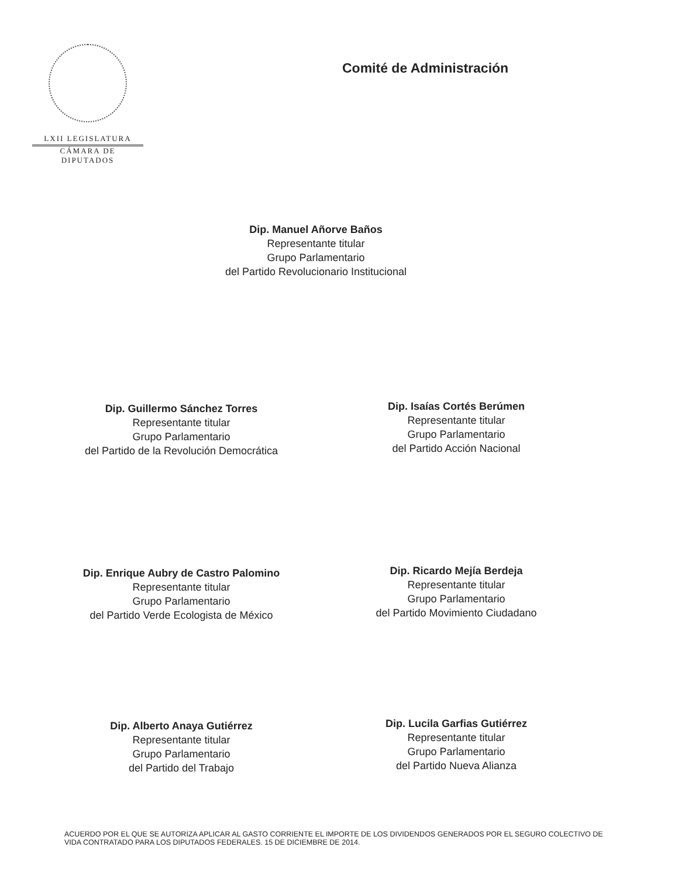LXII LEGISLATURA
CÁMARA DE DIPUTADOS
Comité de Administración
Dip. Manuel Añorve Baños
Representante titular
Grupo Parlamentario
del Partido Revolucionario Institucional
Dip. Guillermo Sánchez Torres
Representante titular
Grupo Parlamentario
del Partido de la Revolución Democrática
Dip. Isaías Cortés Berúmen
Representante titular
Grupo Parlamentario
del Partido Acción Nacional
Dip. Enrique Aubry de Castro Palomino
Representante titular
Grupo Parlamentario
del Partido Verde Ecologista de México
Dip. Ricardo Mejía Berdeja
Representante titular
Grupo Parlamentario
del Partido Movimiento Ciudadano
Dip. Alberto Anaya Gutiérrez
Representante titular
Grupo Parlamentario
del Partido del Trabajo
Dip. Lucila Garfias Gutiérrez
Representante titular
Grupo Parlamentario
del Partido Nueva Alianza
ACUERDO POR EL QUE SE AUTORIZA APLICAR AL GASTO CORRIENTE EL IMPORTE DE LOS DIVIDENDOS GENERADOS POR EL SEGURO COLECTIVO DE VIDA CONTRATADO PARA LOS DIPUTADOS FEDERALES. 15 DE DICIEMBRE DE 2014.